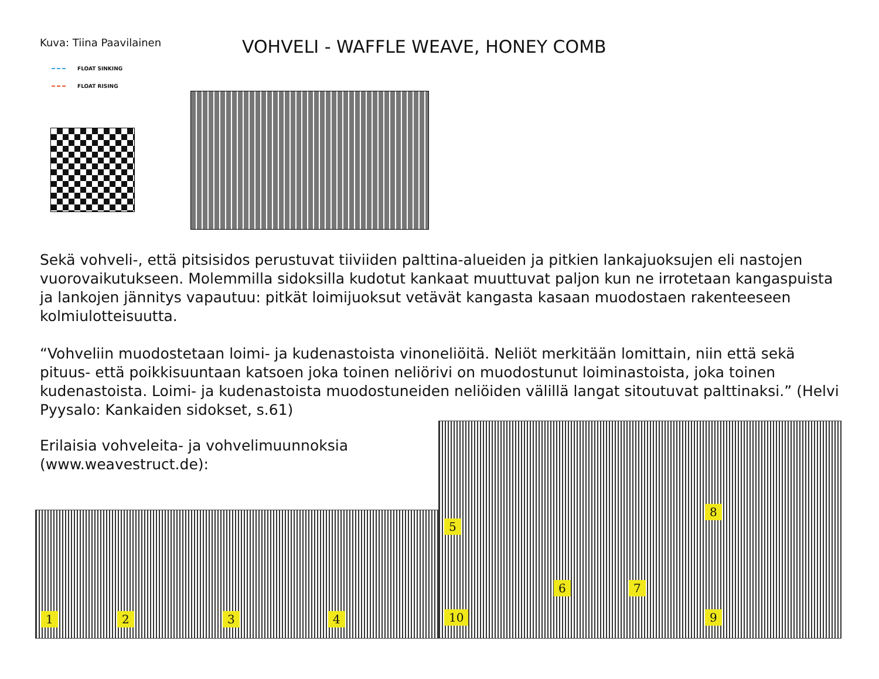Kuva: Tiina Paavilainen
VOHVELI - WAFFLE WEAVE, HONEY COMB
FLOAT SINKING
FLOAT RISING
Sekä vohveli-, että pitsisidos perustuvat tiiviiden palttina-alueiden ja pitkien lankajuoksujen eli nastojen vuorovaikutukseen. Molemmilla sidoksilla kudotut kankaat muuttuvat paljon kun ne irrotetaan kangaspuista ja lankojen jännitys vapautuu: pitkät loimijuoksut vetävät kangasta kasaan muodostaen rakenteeseen kolmiulotteisuutta.
“Vohveliin muodostetaan loimi- ja kudenastoista vinoneliöitä. Neliöt merkitään lomittain, niin että sekä pituus- että poikkisuuntaan katsoen joka toinen neliörivi on muodostunut loiminastoista, joka toinen kudenastoista. Loimi- ja kudenastoista muodostuneiden neliöiden välillä langat sitoutuvat palttinaksi.” (Helvi Pyysalo: Kankaiden sidokset, s.61)
Erilaisia vohveleita- ja vohvelimuunnoksia
(www.weavestruct.de):
1 2 3 4
5
6 7
8
9
10